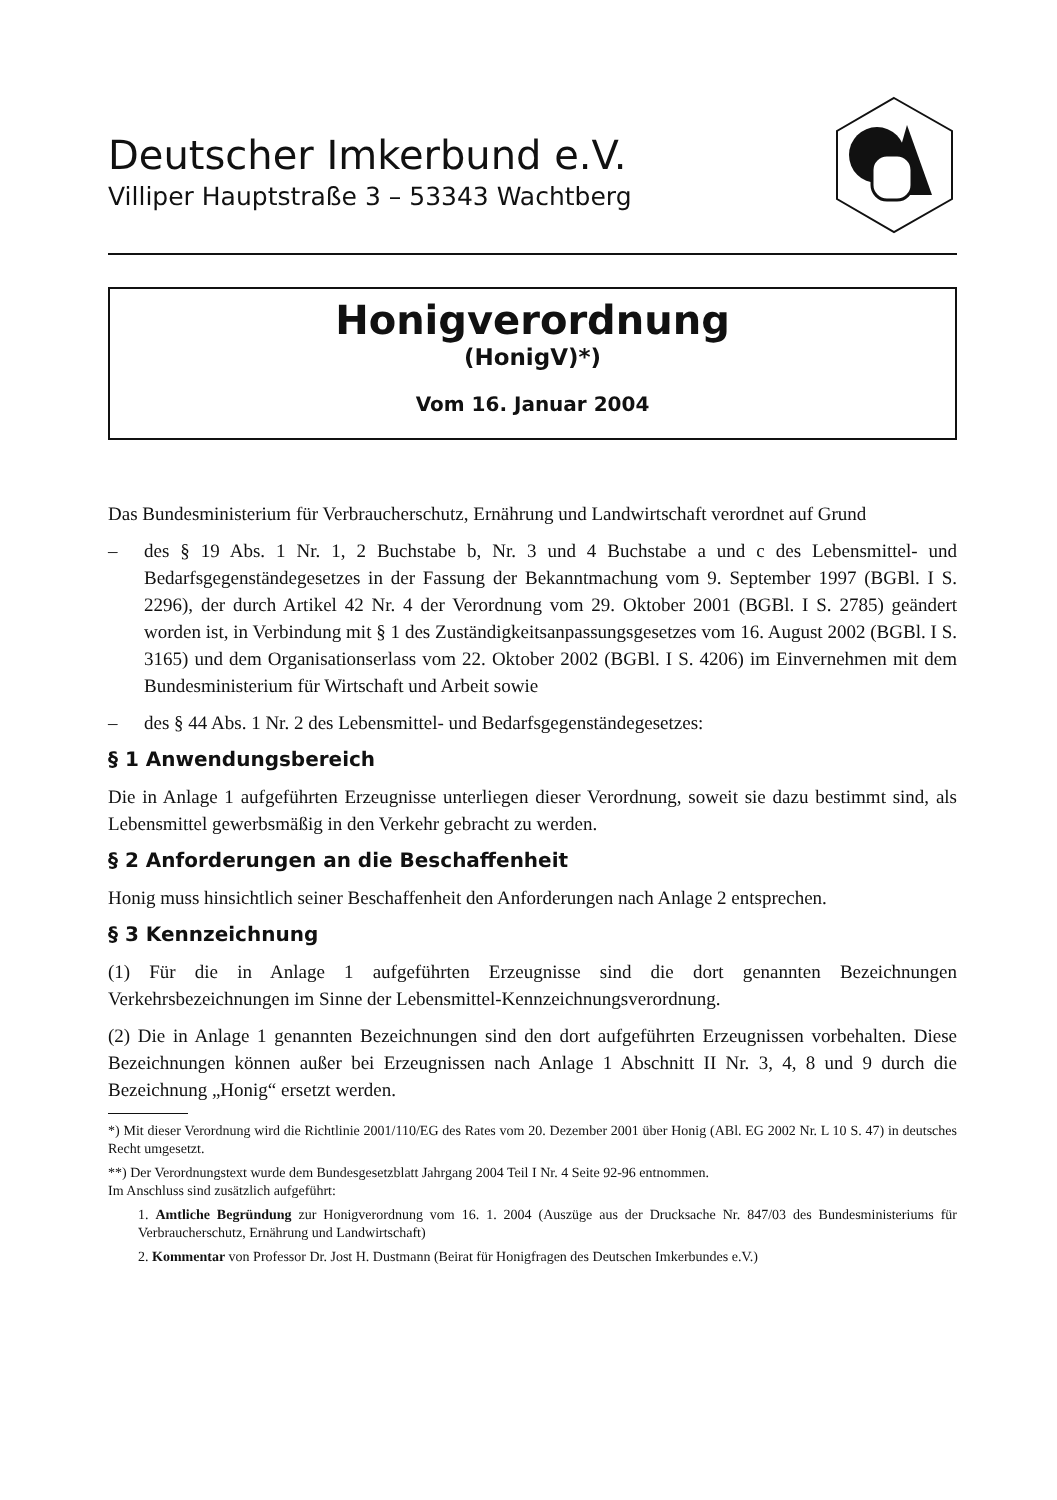Deutscher Imkerbund e.V.
Villiper Hauptstraße 3 – 53343 Wachtberg
Honigverordnung
(HonigV)*)
Vom 16. Januar 2004
Das Bundesministerium für Verbraucherschutz, Ernährung und Landwirtschaft verordnet auf Grund
– des § 19 Abs. 1 Nr. 1, 2 Buchstabe b, Nr. 3 und 4 Buchstabe a und c des Lebensmittel- und Bedarfsgegenständegesetzes in der Fassung der Bekanntmachung vom 9. September 1997 (BGBl. I S. 2296), der durch Artikel 42 Nr. 4 der Verordnung vom 29. Oktober 2001 (BGBl. I S. 2785) geändert worden ist, in Verbindung mit § 1 des Zuständigkeitsanpassungsgesetzes vom 16. August 2002 (BGBl. I S. 3165) und dem Organisationserlass vom 22. Oktober 2002 (BGBl. I S. 4206) im Einvernehmen mit dem Bundesministerium für Wirtschaft und Arbeit sowie
– des § 44 Abs. 1 Nr. 2 des Lebensmittel- und Bedarfsgegenständegesetzes:
§ 1 Anwendungsbereich
Die in Anlage 1 aufgeführten Erzeugnisse unterliegen dieser Verordnung, soweit sie dazu bestimmt sind, als Lebensmittel gewerbsmäßig in den Verkehr gebracht zu werden.
§ 2 Anforderungen an die Beschaffenheit
Honig muss hinsichtlich seiner Beschaffenheit den Anforderungen nach Anlage 2 entsprechen.
§ 3 Kennzeichnung
(1) Für die in Anlage 1 aufgeführten Erzeugnisse sind die dort genannten Bezeichnungen Verkehrsbezeichnungen im Sinne der Lebensmittel-Kennzeichnungsverordnung.
(2) Die in Anlage 1 genannten Bezeichnungen sind den dort aufgeführten Erzeugnissen vorbehalten. Diese Bezeichnungen können außer bei Erzeugnissen nach Anlage 1 Abschnitt II Nr. 3, 4, 8 und 9 durch die Bezeichnung „Honig“ ersetzt werden.
*) Mit dieser Verordnung wird die Richtlinie 2001/110/EG des Rates vom 20. Dezember 2001 über Honig (ABl. EG 2002 Nr. L 10 S. 47) in deutsches Recht umgesetzt.
**) Der Verordnungstext wurde dem Bundesgesetzblatt Jahrgang 2004 Teil I Nr. 4 Seite 92-96 entnommen.
Im Anschluss sind zusätzlich aufgeführt:
1. Amtliche Begründung zur Honigverordnung vom 16. 1. 2004 (Auszüge aus der Drucksache Nr. 847/03 des Bundesministeriums für Verbraucherschutz, Ernährung und Landwirtschaft)
2. Kommentar von Professor Dr. Jost H. Dustmann (Beirat für Honigfragen des Deutschen Imkerbundes e.V.)